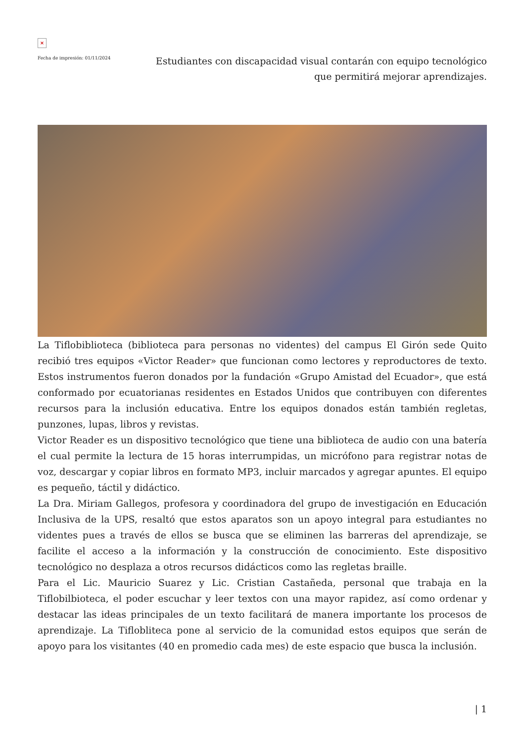×
Fecha de impresión: 01/11/2024
Estudiantes con discapacidad visual contarán con equipo tecnológico que permitirá mejorar aprendizajes.
La Tiflobiblioteca (biblioteca para personas no videntes) del campus El Girón sede Quito recibió tres equipos «Victor Reader» que funcionan como lectores y reproductores de texto. Estos instrumentos fueron donados por la fundación «Grupo Amistad del Ecuador», que está conformado por ecuatorianas residentes en Estados Unidos que contribuyen con diferentes recursos para la inclusión educativa. Entre los equipos donados están también regletas, punzones, lupas, libros y revistas.
Victor Reader es un dispositivo tecnológico que tiene una biblioteca de audio con una batería el cual permite la lectura de 15 horas interrumpidas, un micrófono para registrar notas de voz, descargar y copiar libros en formato MP3, incluir marcados y agregar apuntes. El equipo es pequeño, táctil y didáctico.
La Dra. Miriam Gallegos, profesora y coordinadora del grupo de investigación en Educación Inclusiva de la UPS, resaltó que estos aparatos son un apoyo integral para estudiantes no videntes pues a través de ellos se busca que se eliminen las barreras del aprendizaje, se facilite el acceso a la información y la construcción de conocimiento. Este dispositivo tecnológico no desplaza a otros recursos didácticos como las regletas braille.
Para el Lic. Mauricio Suarez y Lic. Cristian Castañeda, personal que trabaja en la Tiflobilbioteca, el poder escuchar y leer textos con una mayor rapidez, así como ordenar y destacar las ideas principales de un texto facilitará de manera importante los procesos de aprendizaje. La Tifloblitec­a pone al servicio de la comunidad estos equipos que serán de apoyo para los visitantes (40 en promedio cada mes) de este espacio que busca la inclusión.
| 1